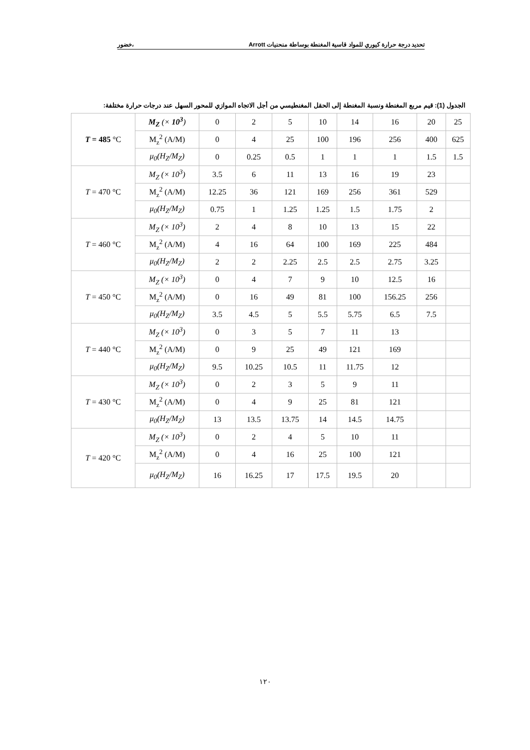تحديد درجة حرارة كيوري للمواد قاسية المغنطة بوساطة منحنيات Arrott ،خضور
الجدول (1): قيم مربع المغنطة ونسبة المغنطة إلى الحقل المغنطيسي من أجل الاتجاه الموازي للمحور السهل عند درجات حرارة مختلفة:
| T = 485 °C | M<sub>Z</sub> (× 10<sup>3</sup> ) | 0 | 2 | 5 | 10 | 14 | 16 | 20 | 25 |
| | M<sub>z</sub><sup>2</sup> (A/M) | 0 | 4 | 25 | 100 | 196 | 256 | 400 | 625 |
| | μ<sub>0</sub>(H<sub>Z</sub>/M<sub>Z</sub>) | 0 | 0.25 | 0.5 | 1 | 1 | 1 | 1.5 | 1.5 |
| T = 470 °C | M<sub>Z</sub> (× 10<sup>3</sup>) | 3.5 | 6 | 11 | 13 | 16 | 19 | 23 | |
| | M<sub>z</sub><sup>2</sup> (A/M) | 12.25 | 36 | 121 | 169 | 256 | 361 | 529 | |
| | μ<sub>0</sub>(H<sub>Z</sub>/M<sub>Z</sub>) | 0.75 | 1 | 1.25 | 1.25 | 1.5 | 1.75 | 2 | |
| T = 460 °C | M<sub>Z</sub> (× 10<sup>3</sup>) | 2 | 4 | 8 | 10 | 13 | 15 | 22 | |
| | M<sub>z</sub><sup>2</sup> (A/M) | 4 | 16 | 64 | 100 | 169 | 225 | 484 | |
| | μ<sub>0</sub>(H<sub>Z</sub>/M<sub>Z</sub>) | 2 | 2 | 2.25 | 2.5 | 2.5 | 2.75 | 3.25 | |
| T = 450 °C | M<sub>Z</sub> (× 10<sup>3</sup>) | 0 | 4 | 7 | 9 | 10 | 12.5 | 16 | |
| | M<sub>z</sub><sup>2</sup> (A/M) | 0 | 16 | 49 | 81 | 100 | 156.25 | 256 | |
| | μ<sub>0</sub>(H<sub>Z</sub>/M<sub>Z</sub>) | 3.5 | 4.5 | 5 | 5.5 | 5.75 | 6.5 | 7.5 | |
| T = 440 °C | M<sub>Z</sub> (× 10<sup>3</sup>) | 0 | 3 | 5 | 7 | 11 | 13 | | |
| | M<sub>z</sub><sup>2</sup> (A/M) | 0 | 9 | 25 | 49 | 121 | 169 | | |
| | μ<sub>0</sub>(H<sub>Z</sub>/M<sub>Z</sub>) | 9.5 | 10.25 | 10.5 | 11 | 11.75 | 12 | | |
| T = 430 °C | M<sub>Z</sub> (× 10<sup>3</sup>) | 0 | 2 | 3 | 5 | 9 | 11 | | |
| | M<sub>z</sub><sup>2</sup> (A/M) | 0 | 4 | 9 | 25 | 81 | 121 | | |
| | μ<sub>0</sub>(H<sub>Z</sub>/M<sub>Z</sub>) | 13 | 13.5 | 13.75 | 14 | 14.5 | 14.75 | | |
| T = 420 °C | M<sub>Z</sub> (× 10<sup>3</sup>) | 0 | 2 | 4 | 5 | 10 | 11 | | |
| | M<sub>z</sub><sup>2</sup> (A/M) | 0 | 4 | 16 | 25 | 100 | 121 | | |
| | μ<sub>0</sub>(H<sub>Z</sub>/M<sub>Z</sub>) | 16 | 16.25 | 17 | 17.5 | 19.5 | 20 | | |
١٢٠